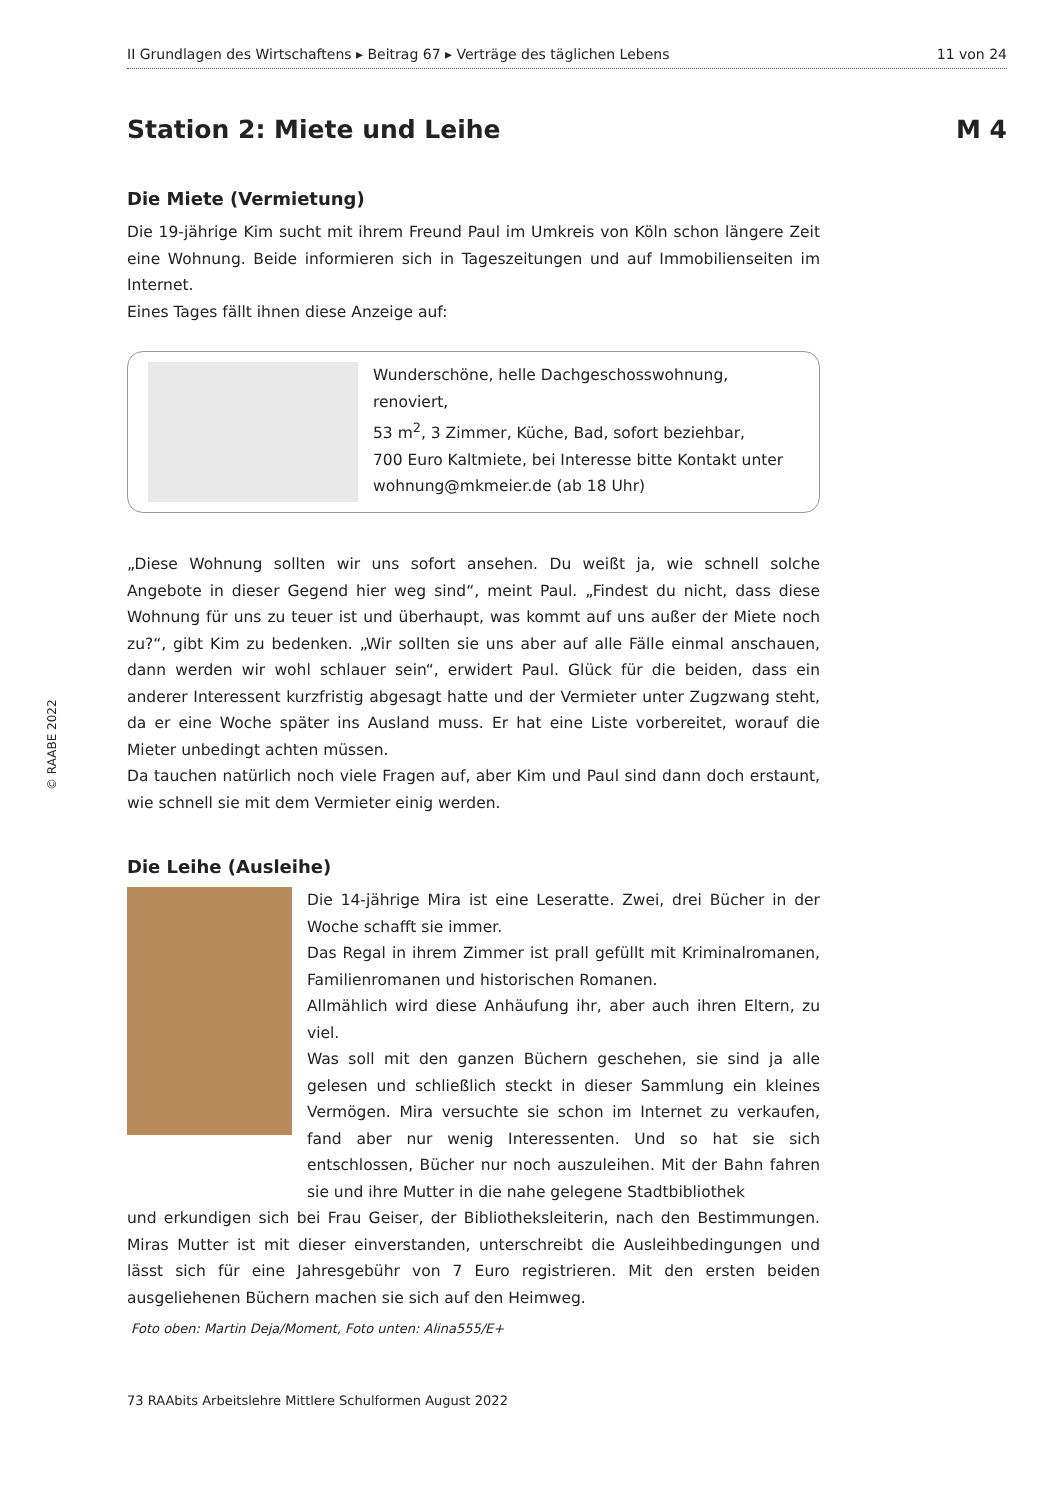II Grundlagen des Wirtschaftens ▸ Beitrag 67 ▸ Verträge des täglichen Lebens 11 von 24
Station 2: Miete und Leihe M 4
Die Miete (Vermietung)
Die 19-jährige Kim sucht mit ihrem Freund Paul im Umkreis von Köln schon längere Zeit eine Wohnung. Beide informieren sich in Tageszeitungen und auf Immobilienseiten im Internet.
Eines Tages fällt ihnen diese Anzeige auf:
Wunderschöne, helle Dachgeschosswohnung, renoviert,
53 m<sup>2</sup>, 3 Zimmer, Küche, Bad, sofort beziehbar,
700 Euro Kaltmiete, bei Interesse bitte Kontakt unter
wohnung@mkmeier.de (ab 18 Uhr)
„Diese Wohnung sollten wir uns sofort ansehen. Du weißt ja, wie schnell solche Angebote in dieser Gegend hier weg sind“, meint Paul. „Findest du nicht, dass diese Wohnung für uns zu teuer ist und überhaupt, was kommt auf uns außer der Miete noch zu?“, gibt Kim zu bedenken. „Wir sollten sie uns aber auf alle Fälle einmal anschauen, dann werden wir wohl schlauer sein“, erwidert Paul. Glück für die beiden, dass ein anderer Interessent kurzfristig abgesagt hatte und der Vermieter unter Zugzwang steht, da er eine Woche später ins Ausland muss. Er hat eine Liste vorbereitet, worauf die Mieter unbedingt achten müssen.
Da tauchen natürlich noch viele Fragen auf, aber Kim und Paul sind dann doch erstaunt, wie schnell sie mit dem Vermieter einig werden.
Die Leihe (Ausleihe)
Die 14-jährige Mira ist eine Leseratte. Zwei, drei Bücher in der Woche schafft sie immer.
Das Regal in ihrem Zimmer ist prall gefüllt mit Kriminalromanen, Familienromanen und historischen Romanen.
Allmählich wird diese Anhäufung ihr, aber auch ihren Eltern, zu viel.
Was soll mit den ganzen Büchern geschehen, sie sind ja alle gelesen und schließlich steckt in dieser Sammlung ein kleines Vermögen. Mira versuchte sie schon im Internet zu verkaufen, fand aber nur wenig Interessenten. Und so hat sie sich entschlossen, Bücher nur noch auszuleihen. Mit der Bahn fahren sie und ihre Mutter in die nahe gelegene Stadtbibliothek
und erkundigen sich bei Frau Geiser, der Bibliotheksleiterin, nach den Bestimmungen. Miras Mutter ist mit dieser einverstanden, unterschreibt die Ausleihbedingungen und lässt sich für eine Jahresgebühr von 7 Euro registrieren. Mit den ersten beiden ausgeliehenen Büchern machen sie sich auf den Heimweg.
Foto oben: Martin Deja/Moment, Foto unten: Alina555/E+
© RAABE 2022
73 RAAbits Arbeitslehre Mittlere Schulformen August 2022